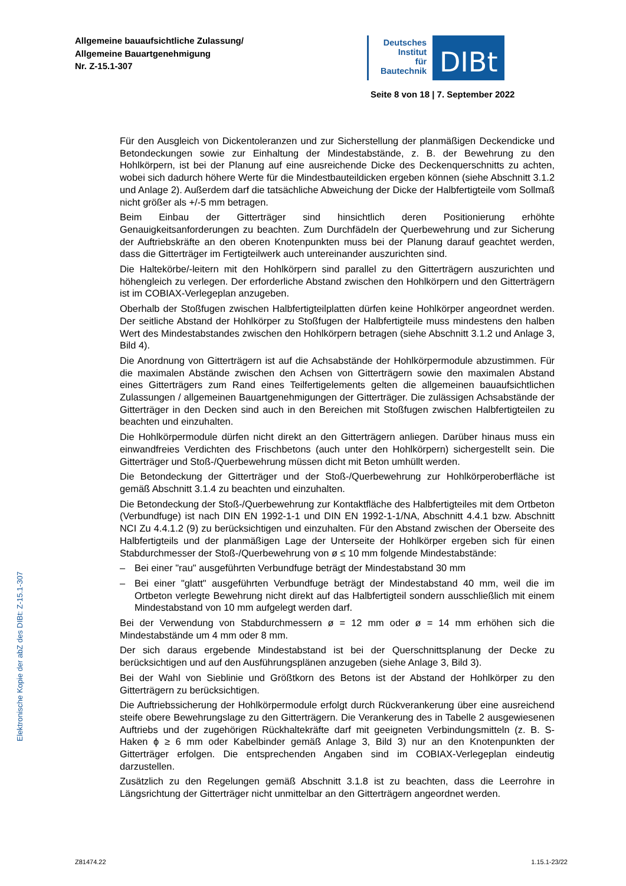Allgemeine bauaufsichtliche Zulassung/
Allgemeine Bauartgenehmigung
Nr. Z-15.1-307
Deutsches
Institut
für
Bautechnik
DIBt
Seite 8 von 18 | 7. September 2022
Für den Ausgleich von Dickentoleranzen und zur Sicherstellung der planmäßigen Deckendicke und Betondeckungen sowie zur Einhaltung der Mindestabstände, z. B. der Bewehrung zu den Hohlkörpern, ist bei der Planung auf eine ausreichende Dicke des Deckenquerschnitts zu achten, wobei sich dadurch höhere Werte für die Mindestbauteildicken ergeben können (siehe Abschnitt 3.1.2 und Anlage 2). Außerdem darf die tatsächliche Abweichung der Dicke der Halbfertigteile vom Sollmaß nicht größer als +/-5 mm betragen.
Beim Einbau der Gitterträger sind hinsichtlich deren Positionierung erhöhte Genauigkeitsanforderungen zu beachten. Zum Durchfädeln der Querbewehrung und zur Sicherung der Auftriebskräfte an den oberen Knotenpunkten muss bei der Planung darauf geachtet werden, dass die Gitterträger im Fertigteilwerk auch untereinander auszurichten sind.
Die Haltekörbe/-leitern mit den Hohlkörpern sind parallel zu den Gitterträgern auszurichten und höhengleich zu verlegen. Der erforderliche Abstand zwischen den Hohlkörpern und den Gitterträgern ist im COBIAX-Verlegeplan anzugeben.
Oberhalb der Stoßfugen zwischen Halbfertigteilplatten dürfen keine Hohlkörper angeordnet werden. Der seitliche Abstand der Hohlkörper zu Stoßfugen der Halbfertigteile muss mindestens den halben Wert des Mindestabstandes zwischen den Hohlkörpern betragen (siehe Abschnitt 3.1.2 und Anlage 3, Bild 4).
Die Anordnung von Gitterträgern ist auf die Achsabstände der Hohlkörpermodule abzustimmen. Für die maximalen Abstände zwischen den Achsen von Gitterträgern sowie den maximalen Abstand eines Gitterträgers zum Rand eines Teilfertigelements gelten die allgemeinen bauaufsichtlichen Zulassungen / allgemeinen Bauartgenehmigungen der Gitterträger. Die zulässigen Achsabstände der Gitterträger in den Decken sind auch in den Bereichen mit Stoßfugen zwischen Halbfertigteilen zu beachten und einzuhalten.
Die Hohlkörpermodule dürfen nicht direkt an den Gitterträgern anliegen. Darüber hinaus muss ein einwandfreies Verdichten des Frischbetons (auch unter den Hohlkörpern) sichergestellt sein. Die Gitterträger und Stoß-/Querbewehrung müssen dicht mit Beton umhüllt werden.
Die Betondeckung der Gitterträger und der Stoß-/Querbewehrung zur Hohlkörperoberfläche ist gemäß Abschnitt 3.1.4 zu beachten und einzuhalten.
Die Betondeckung der Stoß-/Querbewehrung zur Kontaktfläche des Halbfertigteiles mit dem Ortbeton (Verbundfuge) ist nach DIN EN 1992-1-1 und DIN EN 1992-1-1/NA, Abschnitt 4.4.1 bzw. Abschnitt NCI Zu 4.4.1.2 (9) zu berücksichtigen und einzuhalten. Für den Abstand zwischen der Oberseite des Halbfertigteils und der planmäßigen Lage der Unterseite der Hohlkörper ergeben sich für einen Stabdurchmesser der Stoß-/Querbewehrung von ø ≤ 10 mm folgende Mindestabstände:
– Bei einer "rau" ausgeführten Verbundfuge beträgt der Mindestabstand 30 mm
– Bei einer "glatt" ausgeführten Verbundfuge beträgt der Mindestabstand 40 mm, weil die im Ortbeton verlegte Bewehrung nicht direkt auf das Halbfertigteil sondern ausschließlich mit einem Mindestabstand von 10 mm aufgelegt werden darf.
Bei der Verwendung von Stabdurchmessern ø = 12 mm oder ø = 14 mm erhöhen sich die Mindestabstände um 4 mm oder 8 mm.
Der sich daraus ergebende Mindestabstand ist bei der Querschnittsplanung der Decke zu berücksichtigen und auf den Ausführungsplänen anzugeben (siehe Anlage 3, Bild 3).
Bei der Wahl von Sieblinie und Größtkorn des Betons ist der Abstand der Hohlkörper zu den Gitterträgern zu berücksichtigen.
Die Auftriebssicherung der Hohlkörpermodule erfolgt durch Rückverankerung über eine ausreichend steife obere Bewehrungslage zu den Gitterträgern. Die Verankerung des in Tabelle 2 ausgewiesenen Auftriebs und der zugehörigen Rückhaltekräfte darf mit geeigneten Verbindungsmitteln (z. B. S-Haken ϕ ≥ 6 mm oder Kabelbinder gemäß Anlage 3, Bild 3) nur an den Knotenpunkten der Gitterträger erfolgen. Die entsprechenden Angaben sind im COBIAX-Verlegeplan eindeutig darzustellen.
Zusätzlich zu den Regelungen gemäß Abschnitt 3.1.8 ist zu beachten, dass die Leerrohre in Längsrichtung der Gitterträger nicht unmittelbar an den Gitterträgern angeordnet werden.
Elektronische Kopie der abZ des DIBt: Z-15.1-307
Z81474.22 1.15.1-23/22